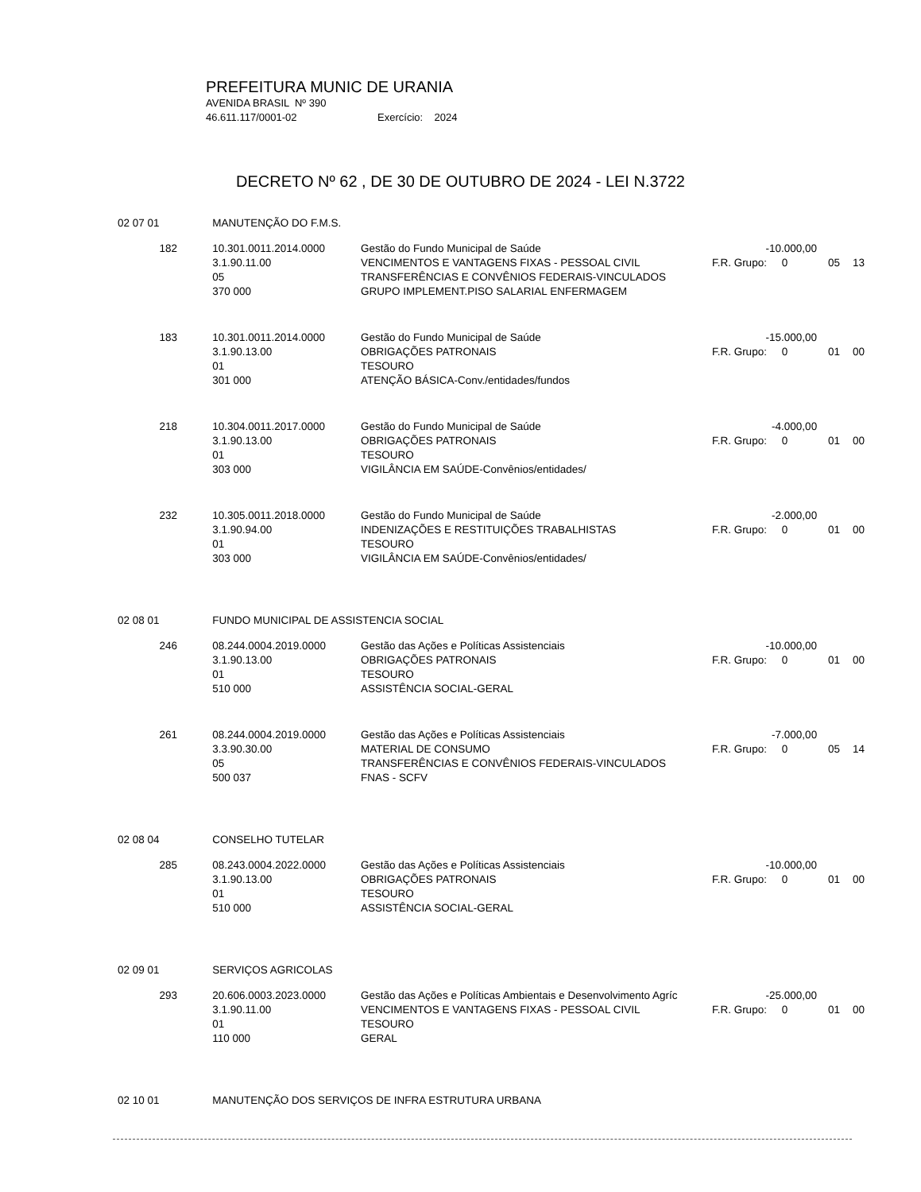PREFEITURA MUNIC DE URANIA
AVENIDA BRASIL Nº 390
46.611.117/0001-02 Exercício: 2024
DECRETO Nº 62 , DE 30 DE OUTUBRO DE 2024 - LEI N.3722
| 02 07 01 | | MANUTENÇÃO DO F.M.S. | | | | |
| | 182 | 10.301.0011.2014.0000 | Gestão do Fundo Municipal de Saúde | -10.000,00 | | |
| | | 3.1.90.11.00 | VENCIMENTOS E VANTAGENS FIXAS - PESSOAL CIVIL | F.R. Grupo: 0 | 05 | 13 |
| | | 05 | TRANSFERÊNCIAS E CONVÊNIOS FEDERAIS-VINCULADOS | | | |
| | | 370 000 | GRUPO IMPLEMENT.PISO SALARIAL ENFERMAGEM | | | |
| | 183 | 10.301.0011.2014.0000 | Gestão do Fundo Municipal de Saúde | -15.000,00 | | |
| | | 3.1.90.13.00 | OBRIGAÇÕES PATRONAIS | F.R. Grupo: 0 | 01 | 00 |
| | | 01 | TESOURO | | | |
| | | 301 000 | ATENÇÃO BÁSICA-Conv./entidades/fundos | | | |
| | 218 | 10.304.0011.2017.0000 | Gestão do Fundo Municipal de Saúde | -4.000,00 | | |
| | | 3.1.90.13.00 | OBRIGAÇÕES PATRONAIS | F.R. Grupo: 0 | 01 | 00 |
| | | 01 | TESOURO | | | |
| | | 303 000 | VIGILÂNCIA EM SAÚDE-Convênios/entidades/ | | | |
| | 232 | 10.305.0011.2018.0000 | Gestão do Fundo Municipal de Saúde | -2.000,00 | | |
| | | 3.1.90.94.00 | INDENIZAÇÕES E RESTITUIÇÕES TRABALHISTAS | F.R. Grupo: 0 | 01 | 00 |
| | | 01 | TESOURO | | | |
| | | 303 000 | VIGILÂNCIA EM SAÚDE-Convênios/entidades/ | | | |
| 02 08 01 | | FUNDO MUNICIPAL DE ASSISTENCIA SOCIAL | | | | |
| | 246 | 08.244.0004.2019.0000 | Gestão das Ações e Políticas Assistenciais | -10.000,00 | | |
| | | 3.1.90.13.00 | OBRIGAÇÕES PATRONAIS | F.R. Grupo: 0 | 01 | 00 |
| | | 01 | TESOURO | | | |
| | | 510 000 | ASSISTÊNCIA SOCIAL-GERAL | | | |
| | 261 | 08.244.0004.2019.0000 | Gestão das Ações e Políticas Assistenciais | -7.000,00 | | |
| | | 3.3.90.30.00 | MATERIAL DE CONSUMO | F.R. Grupo: 0 | 05 | 14 |
| | | 05 | TRANSFERÊNCIAS E CONVÊNIOS FEDERAIS-VINCULADOS | | | |
| | | 500 037 | FNAS - SCFV | | | |
| 02 08 04 | | CONSELHO TUTELAR | | | | |
| | 285 | 08.243.0004.2022.0000 | Gestão das Ações e Políticas Assistenciais | -10.000,00 | | |
| | | 3.1.90.13.00 | OBRIGAÇÕES PATRONAIS | F.R. Grupo: 0 | 01 | 00 |
| | | 01 | TESOURO | | | |
| | | 510 000 | ASSISTÊNCIA SOCIAL-GERAL | | | |
| 02 09 01 | | SERVIÇOS AGRICOLAS | | | | |
| | 293 | 20.606.0003.2023.0000 | Gestão das Ações e Políticas Ambientais e Desenvolvimento Agríc | -25.000,00 | | |
| | | 3.1.90.11.00 | VENCIMENTOS E VANTAGENS FIXAS - PESSOAL CIVIL | F.R. Grupo: 0 | 01 | 00 |
| | | 01 | TESOURO | | | |
| | | 110 000 | GERAL | | | |
| 02 10 01 | | MANUTENÇÃO DOS SERVIÇOS DE INFRA ESTRUTURA URBANA | | | | |